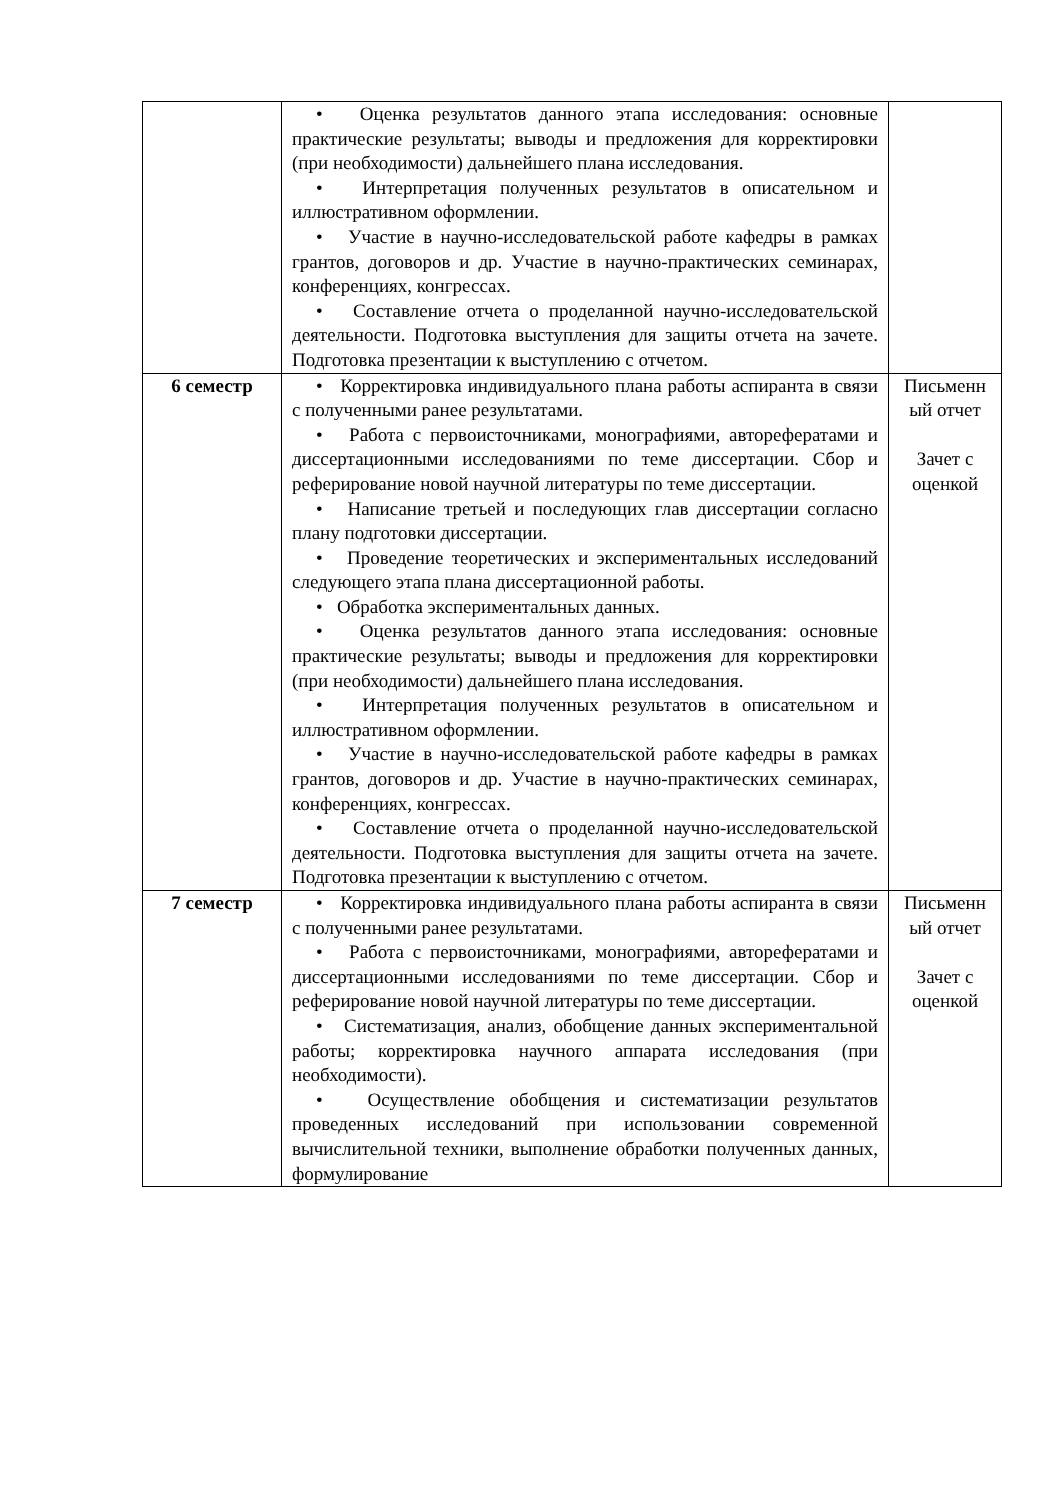| | • Оценка результатов данного этапа исследования: основные практические результаты; выводы и предложения для корректировки (при необходимости) дальнейшего плана исследования. • Интерпретация полученных результатов в описательном и иллюстративном оформлении. • Участие в научно-исследовательской работе кафедры в рамках грантов, договоров и др. Участие в научно-практических семинарах, конференциях, конгрессах. • Составление отчета о проделанной научно-исследовательской деятельности. Подготовка выступления для защиты отчета на зачете. Подготовка презентации к выступлению с отчетом. | |
| 6 семестр | • Корректировка индивидуального плана работы аспиранта в связи с полученными ранее результатами. • Работа с первоисточниками, монографиями, авторефератами и диссертационными исследованиями по теме диссертации. Сбор и реферирование новой научной литературы по теме диссертации. • Написание третьей и последующих глав диссертации согласно плану подготовки диссертации. • Проведение теоретических и экспериментальных исследований следующего этапа плана диссертационной работы. • Обработка экспериментальных данных. • Оценка результатов данного этапа исследования: основные практические результаты; выводы и предложения для корректировки (при необходимости) дальнейшего плана исследования. • Интерпретация полученных результатов в описательном и иллюстративном оформлении. • Участие в научно-исследовательской работе кафедры в рамках грантов, договоров и др. Участие в научно-практических семинарах, конференциях, конгрессах. • Составление отчета о проделанной научно-исследовательской деятельности. Подготовка выступления для защиты отчета на зачете. Подготовка презентации к выступлению с отчетом. | Письменн ый отчет Зачет с оценкой |
| 7 семестр | • Корректировка индивидуального плана работы аспиранта в связи с полученными ранее результатами. • Работа с первоисточниками, монографиями, авторефератами и диссертационными исследованиями по теме диссертации. Сбор и реферирование новой научной литературы по теме диссертации. • Систематизация, анализ, обобщение данных экспериментальной работы; корректировка научного аппарата исследования (при необходимости). • Осуществление обобщения и систематизации результатов проведенных исследований при использовании современной вычислительной техники, выполнение обработки полученных данных, формулирование | Письменн ый отчет Зачет с оценкой |